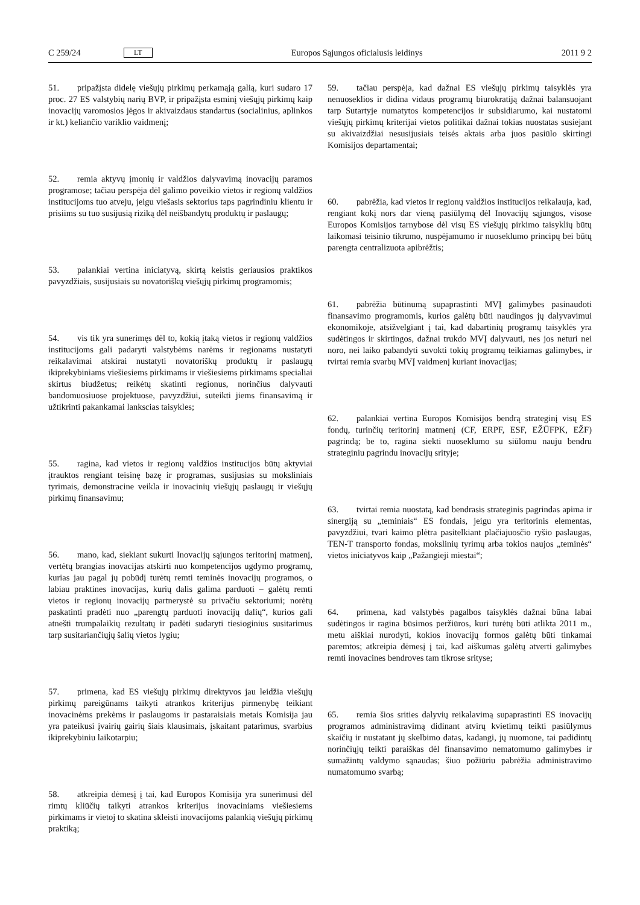C 259/24 LT Europos Sąjungos oficialusis leidinys 2011 9 2
51. pripažįsta didelę viešųjų pirkimų perkamąją galią, kuri sudaro 17 proc. 27 ES valstybių narių BVP, ir pripažįsta esminį viešųjų pirkimų kaip inovacijų varomosios jėgos ir akivaizdaus standartus (socialinius, aplinkos ir kt.) keliančio variklio vaidmenį;
52. remia aktyvų įmonių ir valdžios dalyvavimą inovacijų paramos programose; tačiau perspėja dėl galimo poveikio vietos ir regionų valdžios institucijoms tuo atveju, jeigu viešasis sektorius taps pagrindiniu klientu ir prisiims su tuo susijusią riziką dėl neišbandytų produktų ir paslaugų;
53. palankiai vertina iniciatyvą, skirtą keistis geriausios praktikos pavyzdžiais, susijusiais su novatoriškų viešųjų pirkimų programomis;
54. vis tik yra sunerimęs dėl to, kokią įtaką vietos ir regionų valdžios institucijoms gali padaryti valstybėms narėms ir regionams nustatyti reikalavimai atskirai nustatyti novatoriškų produktų ir paslaugų ikiprekybiniams viešiesiems pirkimams ir viešiesiems pirkimams specialiai skirtus biudžetus; reikėtų skatinti regionus, norinčius dalyvauti bandomuosiuose projektuose, pavyzdžiui, suteikti jiems finansavimą ir užtikrinti pakankamai lankscias taisykles;
55. ragina, kad vietos ir regionų valdžios institucijos būtų aktyviai įtrauktos rengiant teisinę bazę ir programas, susijusias su moksliniais tyrimais, demonstracine veikla ir inovacinių viešųjų paslaugų ir viešųjų pirkimų finansavimu;
56. mano, kad, siekiant sukurti Inovacijų sąjungos teritorinį matmenį, vertėtų brangias inovacijas atskirti nuo kompetencijos ugdymo programų, kurias jau pagal jų pobūdį turėtų remti teminės inovacijų programos, o labiau praktines inovacijas, kurių dalis galima parduoti – galėtų remti vietos ir regionų inovacijų partnerystė su privačiu sektoriumi; norėtų paskatinti pradėti nuo „parengtų parduoti inovacijų dalių“, kurios gali atnešti trumpalaikių rezultatų ir padėti sudaryti tiesioginius susitarimus tarp susitariančiųjų šalių vietos lygiu;
57. primena, kad ES viešųjų pirkimų direktyvos jau leidžia viešųjų pirkimų pareigūnams taikyti atrankos kriterijus pirmenybę teikiant inovacinėms prekėms ir paslaugoms ir pastaraisiais metais Komisija jau yra pateikusi įvairių gairių šiais klausimais, įskaitant patarimus, svarbius ikiprekybiniu laikotarpiu;
58. atkreipia dėmesį į tai, kad Europos Komisija yra sunerimusi dėl rimtų kliūčių taikyti atrankos kriterijus inovaciniams viešiesiems pirkimams ir vietoj to skatina skleisti inovacijoms palankią viešųjų pirkimų praktiką;
59. tačiau perspėja, kad dažnai ES viešųjų pirkimų taisyklės yra nenuoseklios ir didina vidaus programų biurokratiją dažnai balansuojant tarp Sutartyje numatytos kompetencijos ir subsidiarumo, kai nustatomi viešųjų pirkimų kriterijai vietos politikai dažnai tokias nuostatas susiejant su akivaizdžiai nesusijusiais teisės aktais arba juos pasiūlo skirtingi Komisijos departamentai;
60. pabrėžia, kad vietos ir regionų valdžios institucijos reikalauja, kad, rengiant kokį nors dar vieną pasiūlymą dėl Inovacijų sąjungos, visose Europos Komisijos tarnybose dėl visų ES viešųjų pirkimo taisyklių būtų laikomasi teisinio tikrumo, nuspėjamumo ir nuoseklumo principų bei būtų parengta centralizuota apibrėžtis;
61. pabrėžia būtinumą supaprastinti MVĮ galimybes pasinaudoti finansavimo programomis, kurios galėtų būti naudingos jų dalyvavimui ekonomikoje, atsižvelgiant į tai, kad dabartinių programų taisyklės yra sudėtingos ir skirtingos, dažnai trukdo MVĮ dalyvauti, nes jos neturi nei noro, nei laiko pabandyti suvokti tokių programų teikiamas galimybes, ir tvirtai remia svarbų MVĮ vaidmenį kuriant inovacijas;
62. palankiai vertina Europos Komisijos bendrą strateginį visų ES fondų, turinčių teritorinį matmenį (CF, ERPF, ESF, EŽŪFPK, EŽF) pagrindą; be to, ragina siekti nuoseklumo su siūlomu nauju bendru strateginiu pagrindu inovacijų srityje;
63. tvirtai remia nuostatą, kad bendrasis strateginis pagrindas apima ir sinergiją su „teminiais“ ES fondais, jeigu yra teritorinis elementas, pavyzdžiui, tvari kaimo plėtra pasitelkiant plačiajuosčio ryšio paslaugas, TEN-T transporto fondas, mokslinių tyrimų arba tokios naujos „teminės“ vietos iniciatyvos kaip „Pažangieji miestai“;
64. primena, kad valstybės pagalbos taisyklės dažnai būna labai sudėtingos ir ragina būsimos peržiūros, kuri turėtų būti atlikta 2011 m., metu aiškiai nurodyti, kokios inovacijų formos galėtų būti tinkamai paremtos; atkreipia dėmesį į tai, kad aiškumas galėtų atverti galimybes remti inovacines bendroves tam tikrose srityse;
65. remia šios srities dalyvių reikalavimą supaprastinti ES inovacijų programos administravimą didinant atvirų kvietimų teikti pasiūlymus skaičių ir nustatant jų skelbimo datas, kadangi, jų nuomone, tai padidintų norinčiųjų teikti paraiškas dėl finansavimo nematomumo galimybes ir sumažintų valdymo sąnaudas; šiuo požiūriu pabrėžia administravimo numatomumo svarbą;